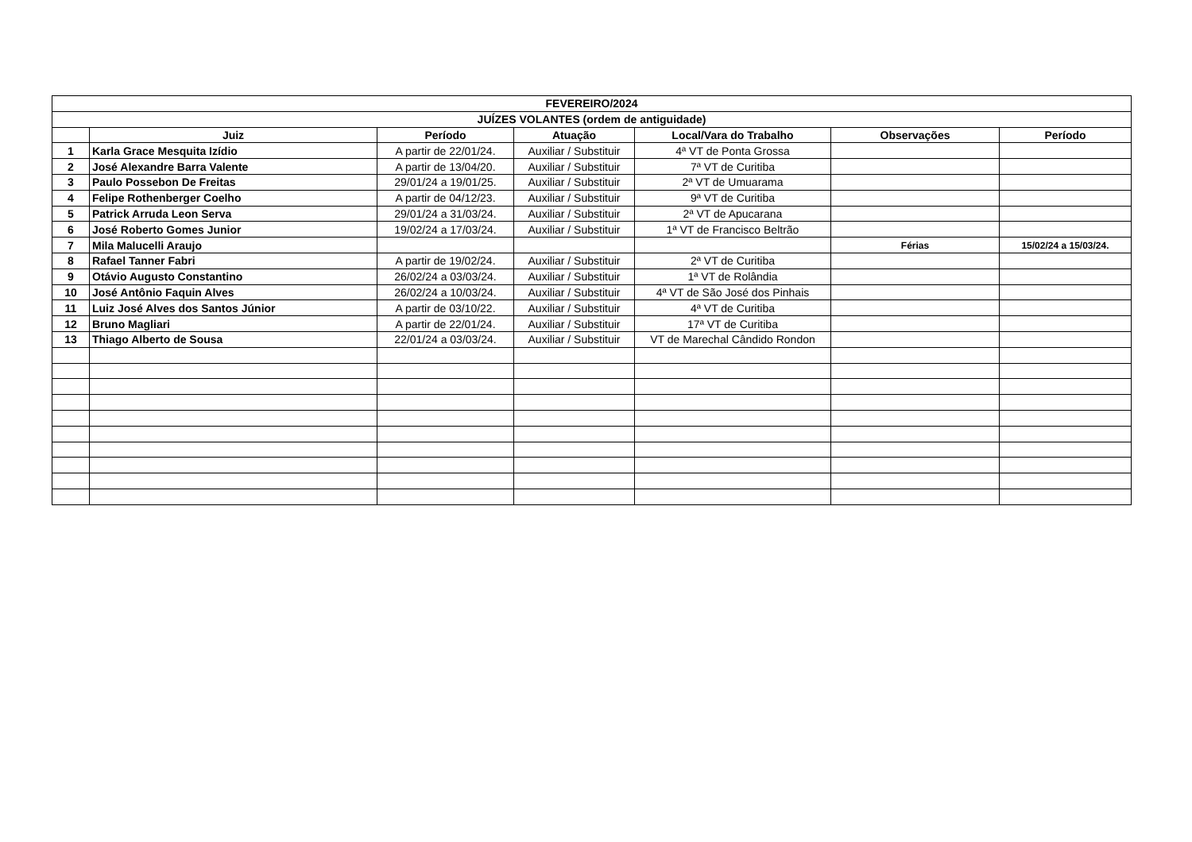| FEVEREIRO/2024 | | | | | | |
| --- | --- | --- | --- | --- | --- | --- |
| JUÍZES VOLANTES (ordem de antiguidade) | | | | | | |
| | Juiz | Período | Atuação | Local/Vara do Trabalho | Observações | Período |
| 1 | Karla Grace Mesquita Izídio | A partir de 22/01/24. | Auxiliar / Substituir | 4ª VT de Ponta Grossa | | |
| 2 | José Alexandre Barra Valente | A partir de 13/04/20. | Auxiliar / Substituir | 7ª VT de Curitiba | | |
| 3 | Paulo Possebon De Freitas | 29/01/24 a 19/01/25. | Auxiliar / Substituir | 2ª VT de Umuarama | | |
| 4 | Felipe Rothenberger Coelho | A partir de 04/12/23. | Auxiliar / Substituir | 9ª VT de Curitiba | | |
| 5 | Patrick Arruda Leon Serva | 29/01/24 a 31/03/24. | Auxiliar / Substituir | 2ª VT de Apucarana | | |
| 6 | José Roberto Gomes Junior | 19/02/24 a 17/03/24. | Auxiliar / Substituir | 1ª VT de Francisco Beltrão | | |
| 7 | Mila Malucelli Araujo | | | | Férias | 15/02/24 a 15/03/24. |
| 8 | Rafael Tanner Fabri | A partir de 19/02/24. | Auxiliar / Substituir | 2ª VT de Curitiba | | |
| 9 | Otávio Augusto Constantino | 26/02/24 a 03/03/24. | Auxiliar / Substituir | 1ª VT de Rolândia | | |
| 10 | José Antônio Faquin Alves | 26/02/24 a 10/03/24. | Auxiliar / Substituir | 4ª VT de São José dos Pinhais | | |
| 11 | Luiz José Alves dos Santos Júnior | A partir de 03/10/22. | Auxiliar / Substituir | 4ª VT de Curitiba | | |
| 12 | Bruno Magliari | A partir de 22/01/24. | Auxiliar / Substituir | 17ª VT de Curitiba | | |
| 13 | Thiago Alberto de Sousa | 22/01/24 a 03/03/24. | Auxiliar / Substituir | VT de Marechal Cândido Rondon | | |